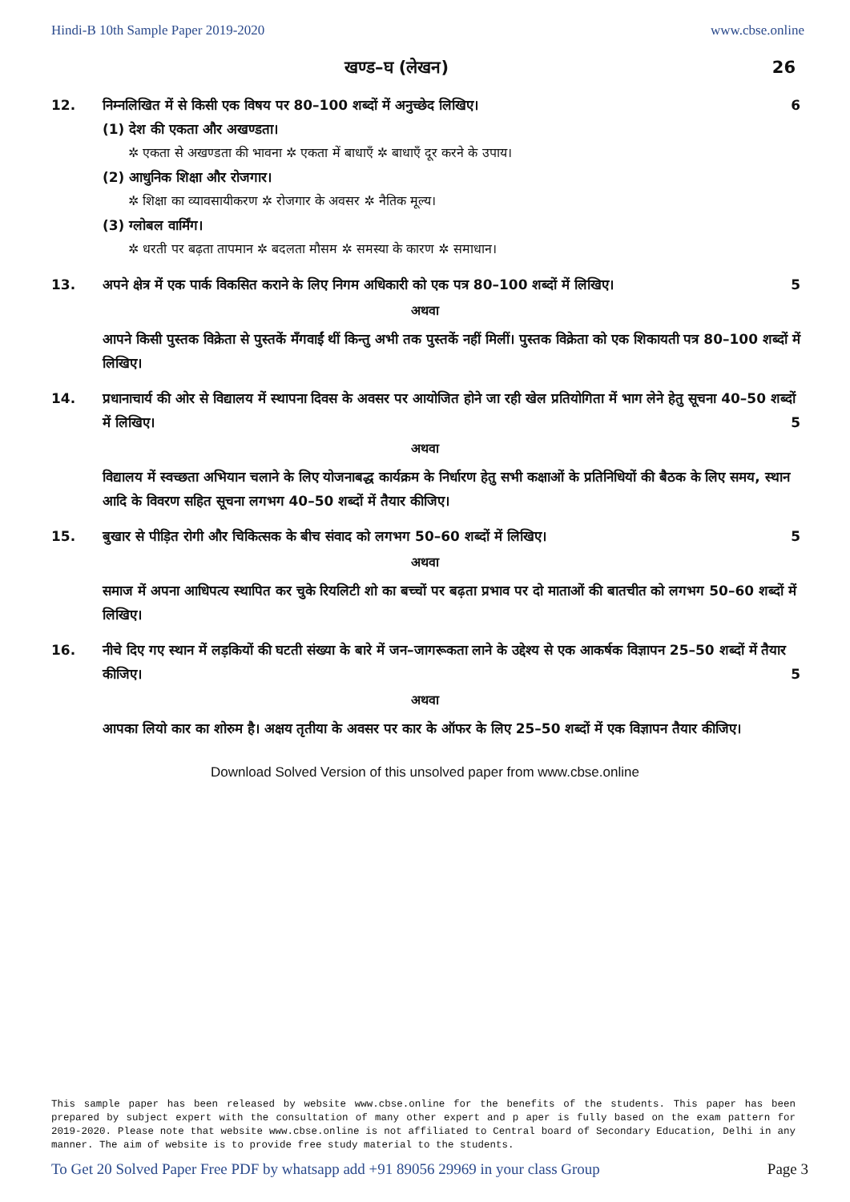Hindi-B 10th Sample Paper 2019-2020 www.cbse.online
खण्ड–घ (लेखन) 26
12. निम्नलिखित में से किसी एक विषय पर 80–100 शब्दों में अनुच्छेद लिखिए। 6
(1) देश की एकता और अखण्डता।
✲ एकता से अखण्डता की भावना ✲ एकता में बाधाएँ ✲ बाधाएँ दूर करने के उपाय।
(2) आधुनिक शिक्षा और रोजगार।
✲ शिक्षा का व्यावसायीकरण ✲ रोजगार के अवसर ✲ नैतिक मूल्य।
(3) ग्लोबल वार्मिंग।
✲ धरती पर बढ़ता तापमान ✲ बदलता मौसम ✲ समस्या के कारण ✲ समाधान।
13. अपने क्षेत्र में एक पार्क विकसित कराने के लिए निगम अधिकारी को एक पत्र 80–100 शब्दों में लिखिए। 5
अथवा
आपने किसी पुस्तक विक्रेता से पुस्तकें मँगवाईं थीं किन्तु अभी तक पुस्तकें नहीं मिलीं। पुस्तक विक्रेता को एक शिकायती पत्र 80–100 शब्दों में लिखिए।
14. प्रधानाचार्य की ओर से विद्यालय में स्थापना दिवस के अवसर पर आयोजित होने जा रही खेल प्रतियोगिता में भाग लेने हेतु सूचना 40–50 शब्दों में लिखिए। 5
अथवा
विद्यालय में स्वच्छता अभियान चलाने के लिए योजनाबद्ध कार्यक्रम के निर्धारण हेतु सभी कक्षाओं के प्रतिनिधियों की बैठक के लिए समय, स्थान आदि के विवरण सहित सूचना लगभग 40–50 शब्दों में तैयार कीजिए।
15. बुखार से पीड़ित रोगी और चिकित्सक के बीच संवाद को लगभग 50–60 शब्दों में लिखिए। 5
अथवा
समाज में अपना आधिपत्य स्थापित कर चुके रियलिटी शो का बच्चों पर बढ़ता प्रभाव पर दो माताओं की बातचीत को लगभग 50–60 शब्दों में लिखिए।
16. नीचे दिए गए स्थान में लड़कियों की घटती संख्या के बारे में जन–जागरूकता लाने के उद्देश्य से एक आकर्षक विज्ञापन 25–50 शब्दों में तैयार कीजिए। 5
अथवा
आपका लियो कार का शोरुम है। अक्षय तृतीया के अवसर पर कार के ऑफर के लिए 25–50 शब्दों में एक विज्ञापन तैयार कीजिए।
Download Solved Version of this unsolved paper from www.cbse.online
This sample paper has been released by website www.cbse.online for the benefits of the students. This paper has been prepared by subject expert with the consultation of many other expert and p aper is fully based on the exam pattern for 2019-2020. Please note that website www.cbse.online is not affiliated to Central board of Secondary Education, Delhi in any manner. The aim of website is to provide free study material to the students.
To Get 20 Solved Paper Free PDF by whatsapp add +91 89056 29969 in your class Group Page 3